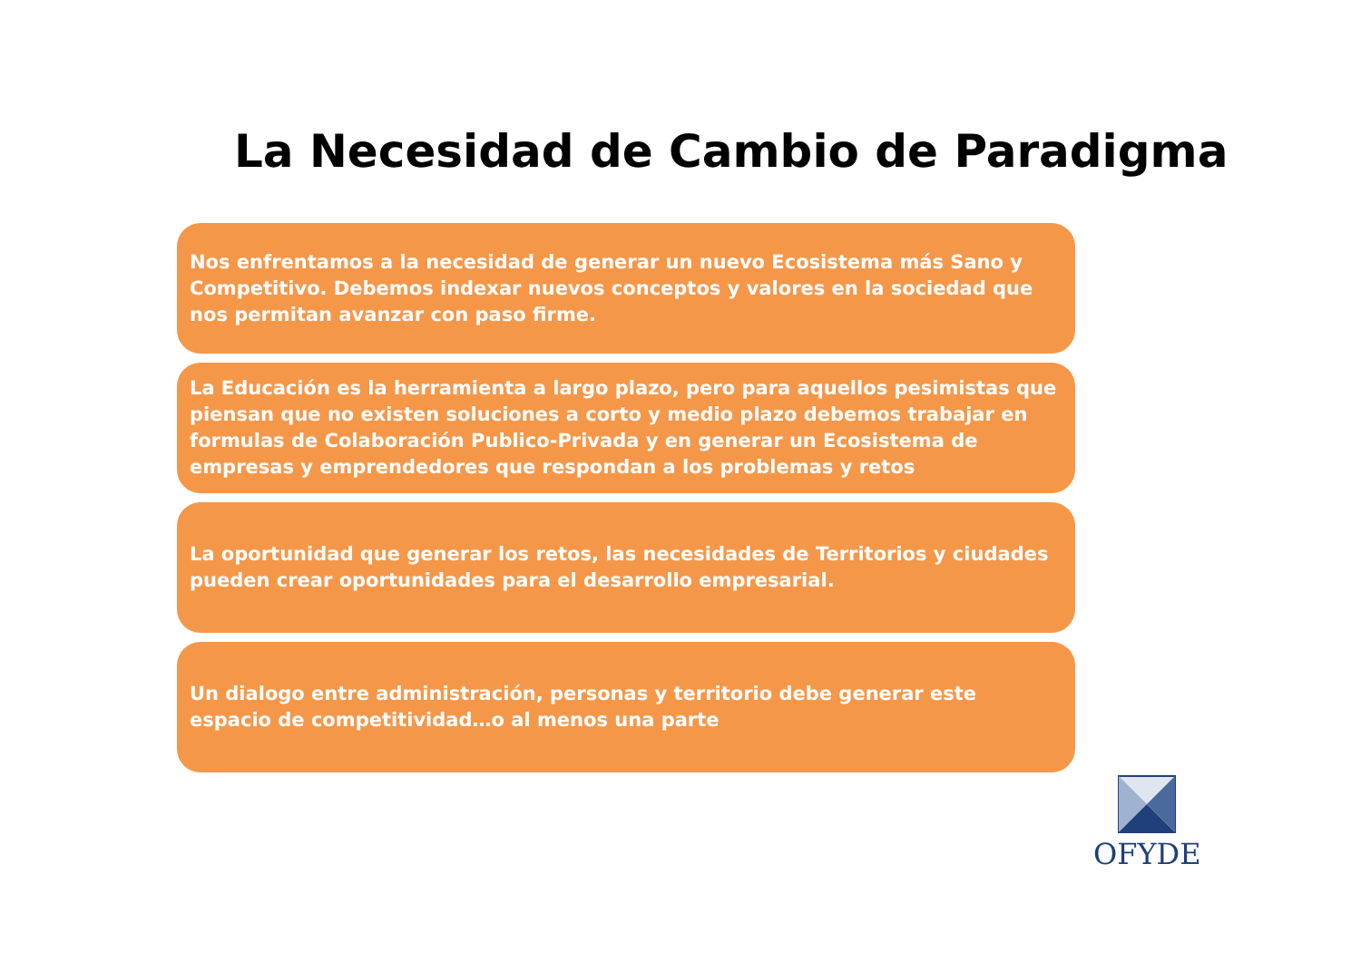La Necesidad de Cambio de Paradigma
Nos enfrentamos a la necesidad de generar un nuevo Ecosistema más Sano y Competitivo. Debemos indexar nuevos conceptos y valores en la sociedad que nos permitan avanzar con paso firme.
La Educación es la herramienta a largo plazo, pero para aquellos pesimistas que piensan que no existen soluciones a corto y medio plazo debemos trabajar en formulas de Colaboración Publico-Privada y en generar un Ecosistema de empresas y emprendedores que respondan a los problemas y retos
La oportunidad que generar los retos, las necesidades de Territorios y ciudades pueden crear oportunidades para el desarrollo empresarial.
Un dialogo entre administración, personas y territorio debe generar este espacio de competitividad…o al menos una parte
OFYDE